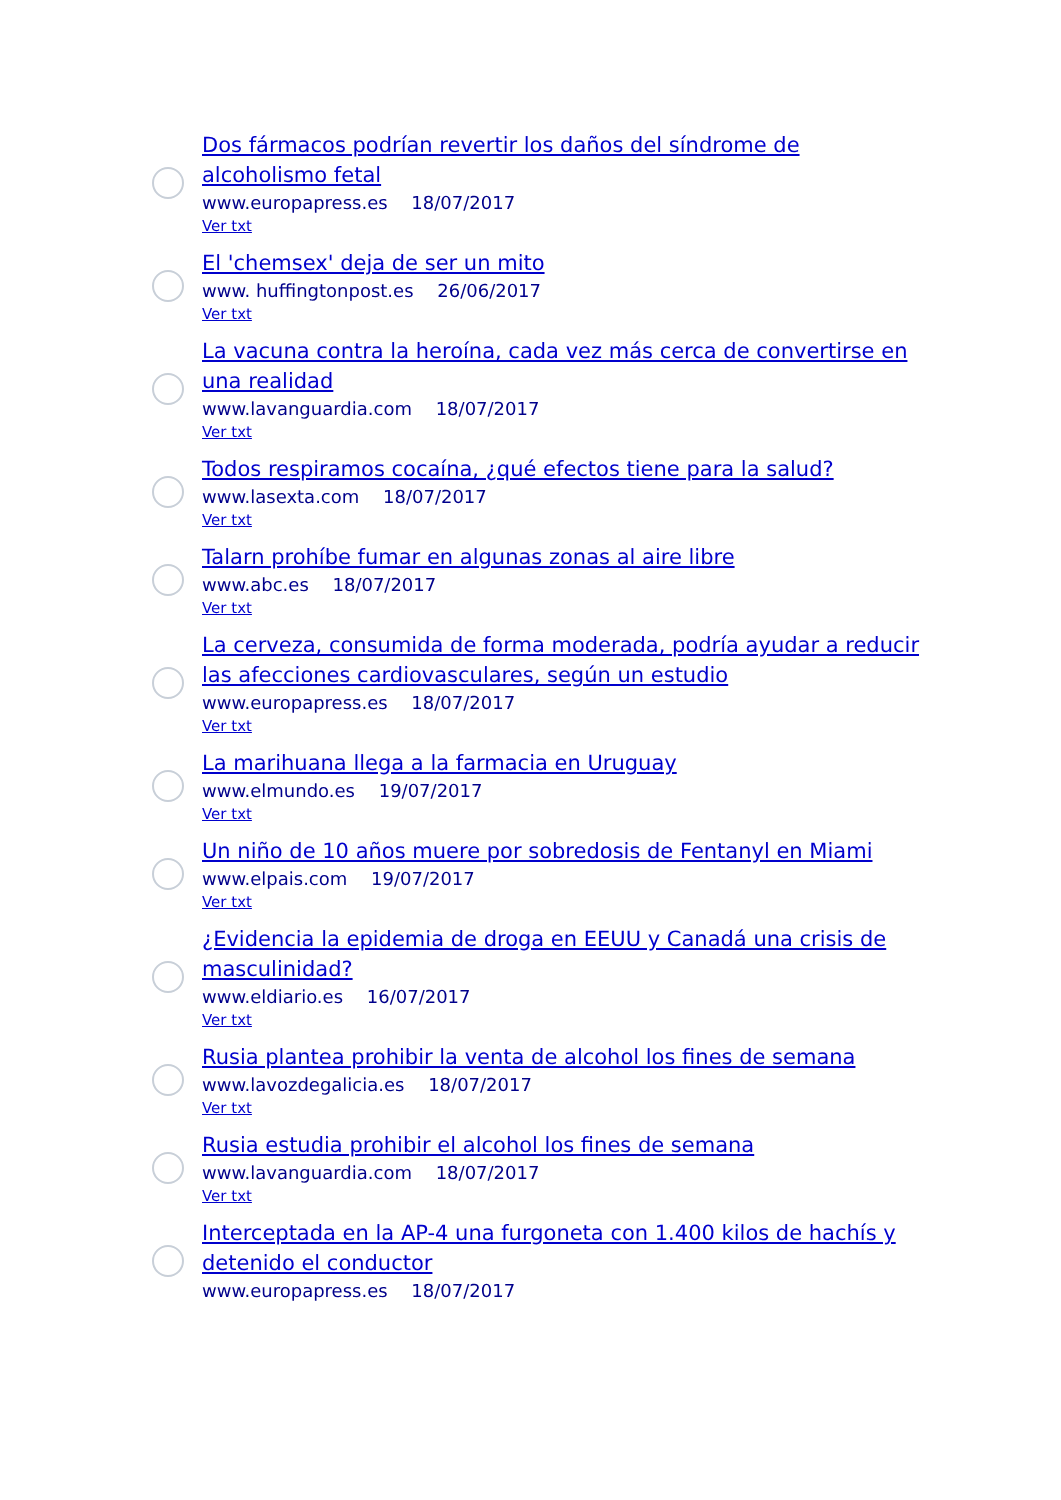Dos fármacos podrían revertir los daños del síndrome de alcoholismo fetal
www.europapress.es 18/07/2017
Ver txt
El 'chemsex' deja de ser un mito
www. huffingtonpost.es 26/06/2017
Ver txt
La vacuna contra la heroína, cada vez más cerca de convertirse en una realidad
www.lavanguardia.com 18/07/2017
Ver txt
Todos respiramos cocaína, ¿qué efectos tiene para la salud?
www.lasexta.com 18/07/2017
Ver txt
Talarn prohíbe fumar en algunas zonas al aire libre
www.abc.es 18/07/2017
Ver txt
La cerveza, consumida de forma moderada, podría ayudar a reducir las afecciones cardiovasculares, según un estudio
www.europapress.es 18/07/2017
Ver txt
La marihuana llega a la farmacia en Uruguay
www.elmundo.es 19/07/2017
Ver txt
Un niño de 10 años muere por sobredosis de Fentanyl en Miami
www.elpais.com 19/07/2017
Ver txt
¿Evidencia la epidemia de droga en EEUU y Canadá una crisis de masculinidad?
www.eldiario.es 16/07/2017
Ver txt
Rusia plantea prohibir la venta de alcohol los fines de semana
www.lavozdegalicia.es 18/07/2017
Ver txt
Rusia estudia prohibir el alcohol los fines de semana
www.lavanguardia.com 18/07/2017
Ver txt
Interceptada en la AP-4 una furgoneta con 1.400 kilos de hachís y detenido el conductor
www.europapress.es 18/07/2017